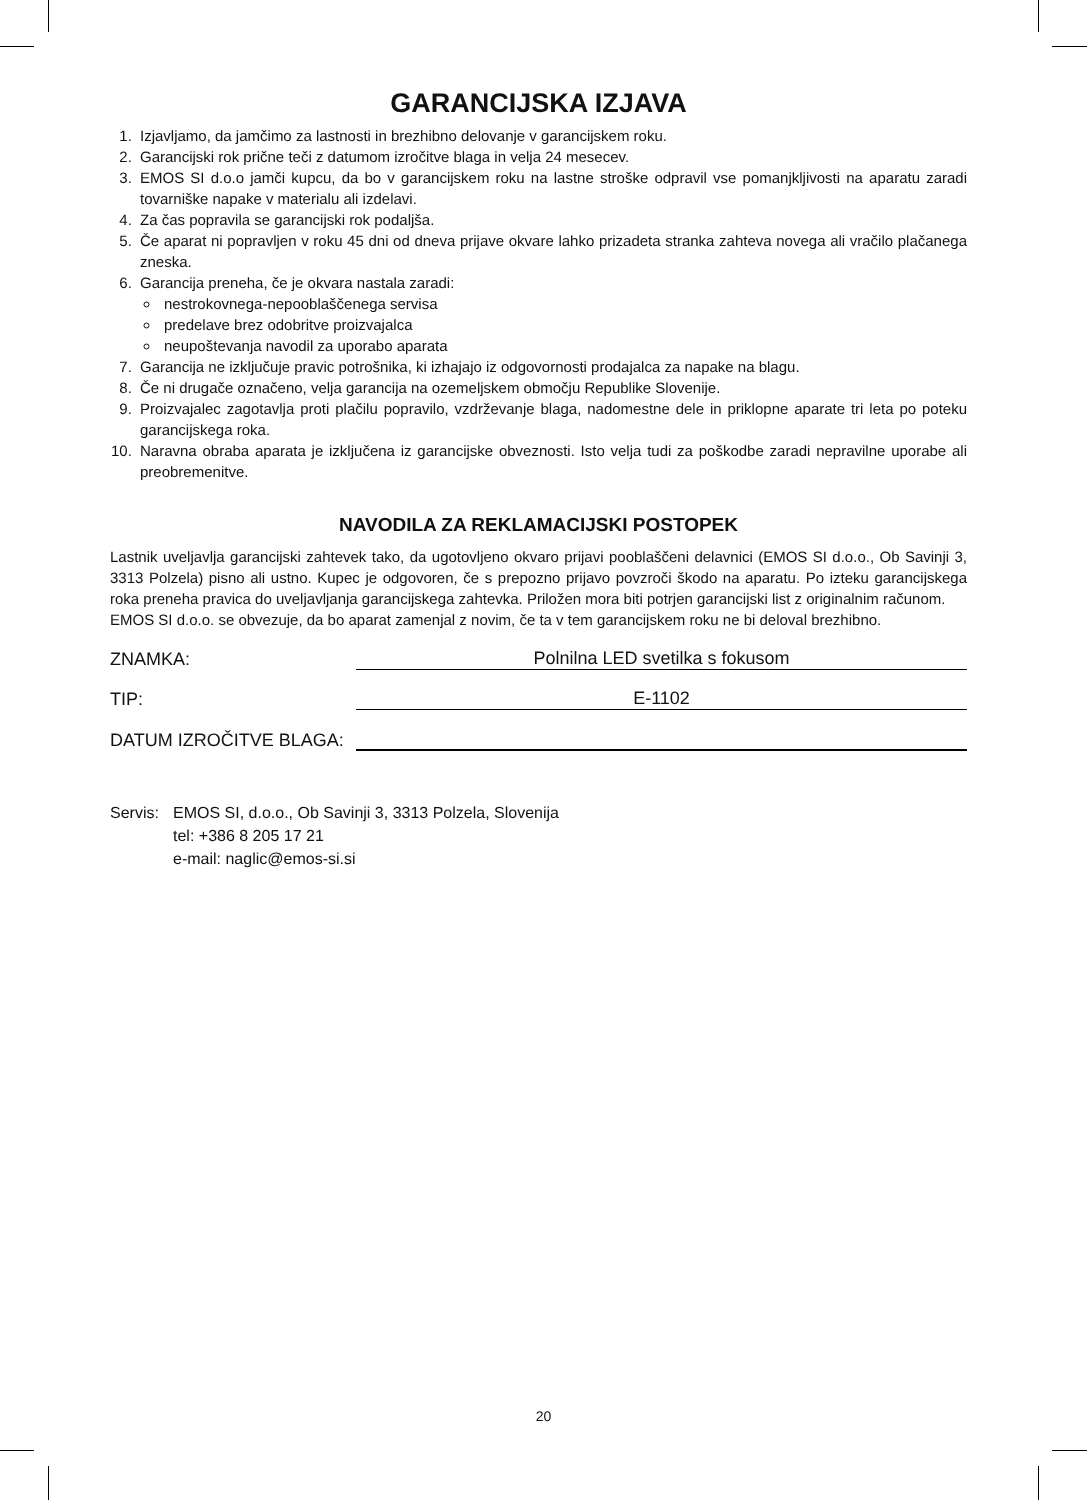GARANCIJSKA IZJAVA
1. Izjavljamo, da jamčimo za lastnosti in brezhibno delovanje v garancijskem roku.
2. Garancijski rok prične teči z datumom izročitve blaga in velja 24 mesecev.
3. EMOS SI d.o.o jamči kupcu, da bo v garancijskem roku na lastne stroške odpravil vse pomanjkljivosti na aparatu zaradi tovarniške napake v materialu ali izdelavi.
4. Za čas popravila se garancijski rok podaljša.
5. Če aparat ni popravljen v roku 45 dni od dneva prijave okvare lahko prizadeta stranka zahteva novega ali vračilo plačanega zneska.
6. Garancija preneha, če je okvara nastala zaradi:
nestrokovnega-nepooblaščenega servisa
predelave brez odobritve proizvajalca
neupoštevanja navodil za uporabo aparata
7. Garancija ne izključuje pravic potrošnika, ki izhajajo iz odgovornosti prodajalca za napake na blagu.
8. Če ni drugače označeno, velja garancija na ozemeljskem območju Republike Slovenije.
9. Proizvajalec zagotavlja proti plačilu popravilo, vzdrževanje blaga, nadomestne dele in priklopne aparate tri leta po poteku garancijskega roka.
10. Naravna obraba aparata je izključena iz garancijske obveznosti. Isto velja tudi za poškodbe zaradi nepravilne uporabe ali preobremenitve.
NAVODILA ZA REKLAMACIJSKI POSTOPEK
Lastnik uveljavlja garancijski zahtevek tako, da ugotovljeno okvaro prijavi pooblaščeni delavnici (EMOS SI d.o.o., Ob Savinji 3, 3313 Polzela) pisno ali ustno. Kupec je odgovoren, če s prepozno prijavo povzroči škodo na aparatu. Po izteku garancijskega roka preneha pravica do uveljavljanja garancijskega zahtevka. Priložen mora biti potrjen garancijski list z originalnim računom.
EMOS SI d.o.o. se obvezuje, da bo aparat zamenjal z novim, če ta v tem garancijskem roku ne bi deloval brezhibno.
ZNAMKA: Polnilna LED svetilka s fokusom
TIP: E-1102
DATUM IZROČITVE BLAGA:
Servis:
EMOS SI, d.o.o., Ob Savinji 3, 3313 Polzela, Slovenija
tel: +386 8 205 17 21
e-mail: naglic@emos-si.si
20